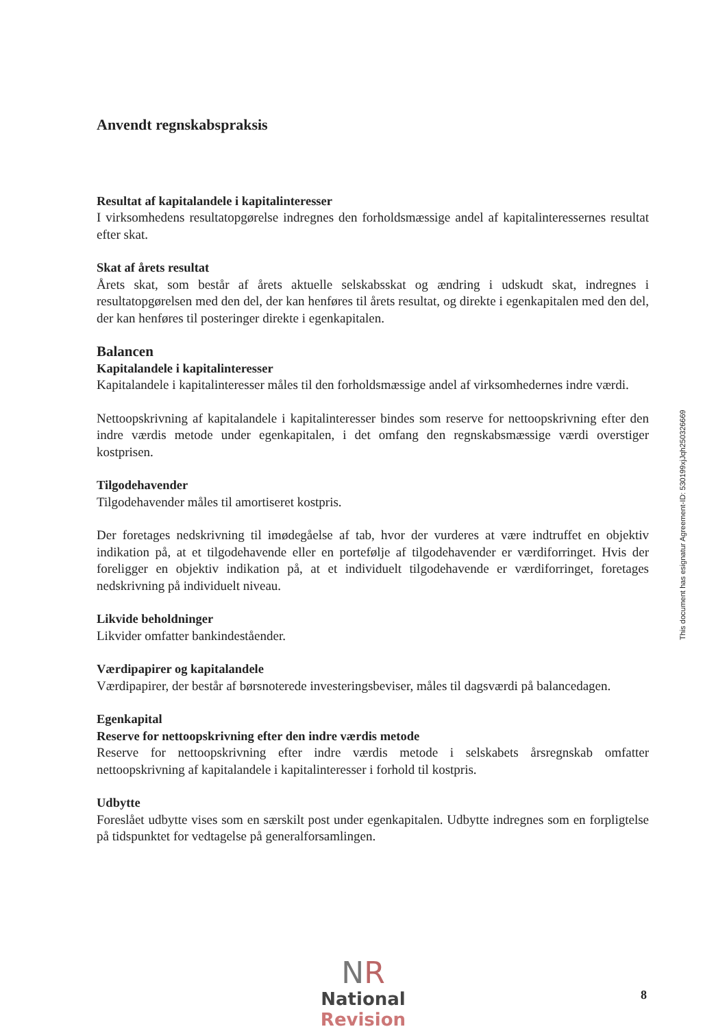Anvendt regnskabspraksis
Resultat af kapitalandele i kapitalinteresser
I virksomhedens resultatopgørelse indregnes den forholdsmæssige andel af kapitalinteressernes resultat efter skat.
Skat af årets resultat
Årets skat, som består af årets aktuelle selskabsskat og ændring i udskudt skat, indregnes i resultatopgørelsen med den del, der kan henføres til årets resultat, og direkte i egenkapitalen med den del, der kan henføres til posteringer direkte i egenkapitalen.
Balancen
Kapitalandele i kapitalinteresser
Kapitalandele i kapitalinteresser måles til den forholdsmæssige andel af virksomhedernes indre værdi.
Nettoopskrivning af kapitalandele i kapitalinteresser bindes som reserve for nettoopskrivning efter den indre værdis metode under egenkapitalen, i det omfang den regnskabsmæssige værdi overstiger kostprisen.
Tilgodehavender
Tilgodehavender måles til amortiseret kostpris.
Der foretages nedskrivning til imødegåelse af tab, hvor der vurderes at være indtruffet en objektiv indikation på, at et tilgodehavende eller en portefølje af tilgodehavender er værdiforringet. Hvis der foreligger en objektiv indikation på, at et individuelt tilgodehavende er værdiforringet, foretages nedskrivning på individuelt niveau.
Likvide beholdninger
Likvider omfatter bankindeståender.
Værdipapirer og kapitalandele
Værdipapirer, der består af børsnoterede investeringsbeviser, måles til dagsværdi på balancedagen.
Egenkapital
Reserve for nettoopskrivning efter den indre værdis metode
Reserve for nettoopskrivning efter indre værdis metode i selskabets årsregnskab omfatter nettoopskrivning af kapitalandele i kapitalinteresser i forhold til kostpris.
Udbytte
Foreslået udbytte vises som en særskilt post under egenkapitalen. Udbytte indregnes som en forpligtelse på tidspunktet for vedtagelse på generalforsamlingen.
This document has esignatur Agreement-ID: 530199xjJqh250326669
NR
National Revision
8